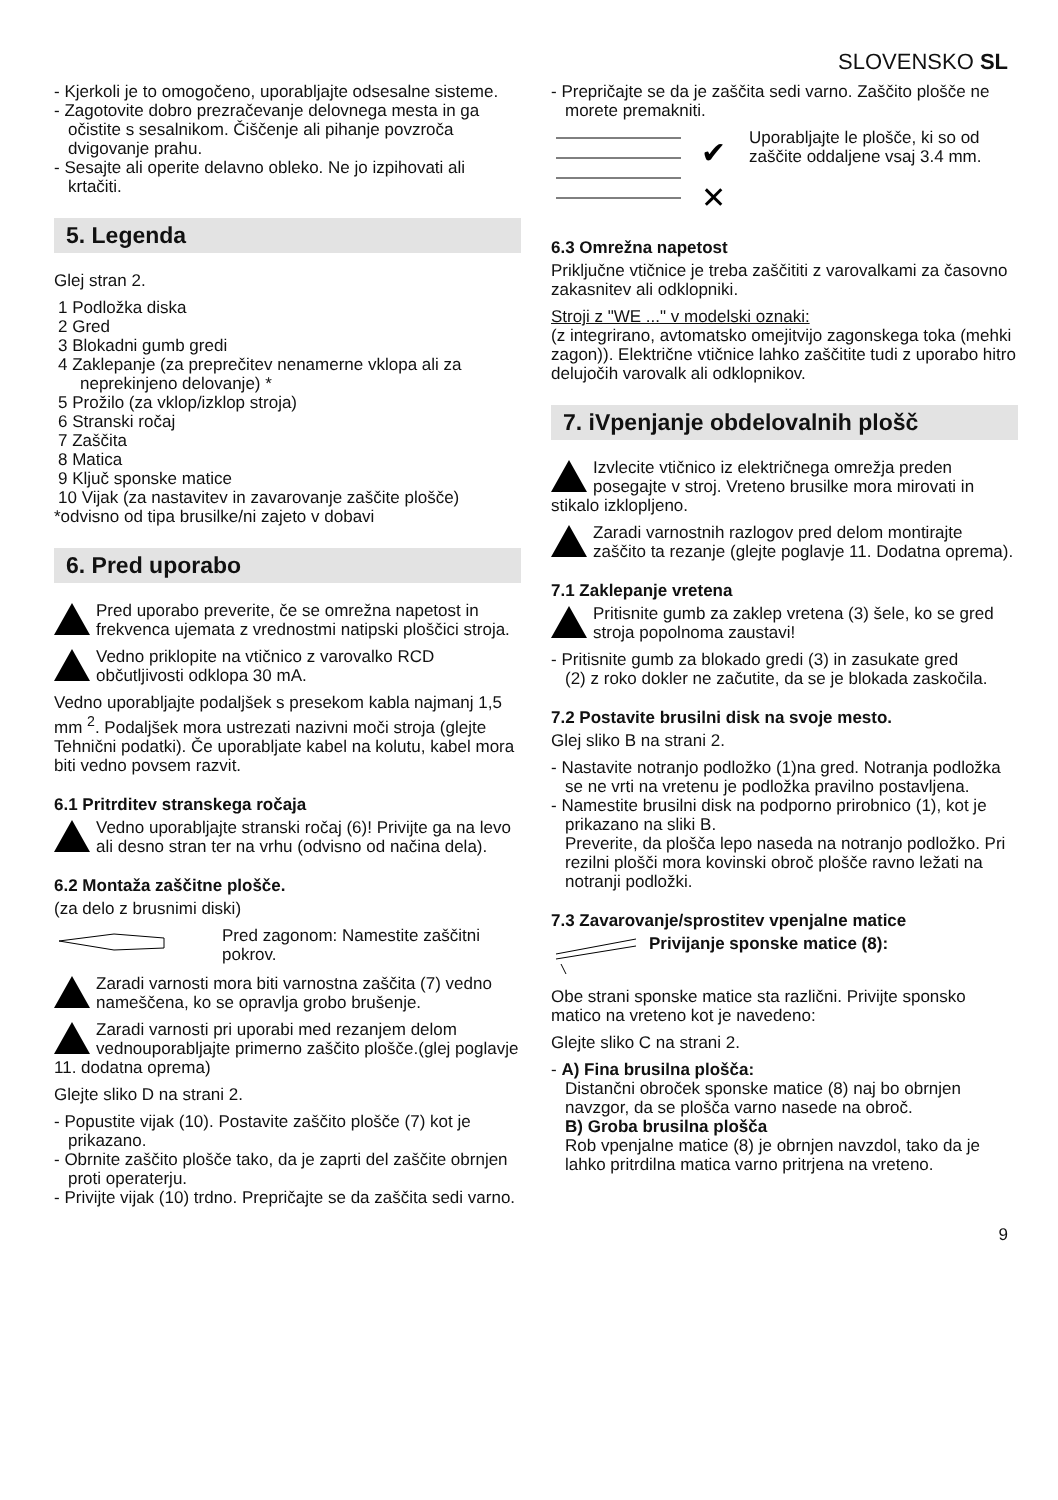SLOVENSKO SL
- Kjerkoli je to omogočeno, uporabljajte odsesalne sisteme.
- Zagotovite dobro prezračevanje delovnega mesta in ga očistite s sesalnikom. Čiščenje ali pihanje povzroča dvigovanje prahu.
- Sesajte ali operite delavno obleko. Ne jo izpihovati ali krtačiti.
5. Legenda
Glej stran 2.
1 Podložka diska
2 Gred
3 Blokadni gumb gredi
4 Zaklepanje (za preprečitev nenamerne vklopa ali za neprekinjeno delovanje) *
5 Prožilo (za vklop/izklop stroja)
6 Stranski ročaj
7 Zaščita
8 Matica
9 Ključ sponske matice
10 Vijak (za nastavitev in zavarovanje zaščite plošče)
*odvisno od tipa brusilke/ni zajeto v dobavi
6. Pred uporabo
Pred uporabo preverite, če se omrežna napetost in frekvenca ujemata z vrednostmi natipski ploščici stroja.
Vedno priklopite na vtičnico z varovalko RCD občutljivosti odklopa 30 mA.
Vedno uporabljajte podaljšek s presekom kabla najmanj 1,5 mm <sup>2</sup>. Podaljšek mora ustrezati nazivni moči stroja (glejte Tehnični podatki). Če uporabljate kabel na kolutu, kabel mora biti vedno povsem razvit.
6.1 Pritrditev stranskega ročaja
Vedno uporabljajte stranski ročaj (6)! Privijte ga na levo ali desno stran ter na vrhu (odvisno od načina dela).
6.2 Montaža zaščitne plošče.
(za delo z brusnimi diski)
Pred zagonom: Namestite zaščitni pokrov.
Zaradi varnosti mora biti varnostna zaščita (7) vedno nameščena, ko se opravlja grobo brušenje.
Zaradi varnosti pri uporabi med rezanjem delom vednouporabljajte primerno zaščito plošče.(glej poglavje 11. dodatna oprema)
Glejte sliko D na strani 2.
- Popustite vijak (10). Postavite zaščito plošče (7) kot je prikazano.
- Obrnite zaščito plošče tako, da je zaprti del zaščite obrnjen proti operaterju.
- Privijte vijak (10) trdno. Prepričajte se da zaščita sedi varno.
- Prepričajte se da je zaščita sedi varno. Zaščito plošče ne morete premakniti.
✔
✕
Uporabljajte le plošče, ki so od zaščite oddaljene vsaj 3.4 mm.
6.3 Omrežna napetost
Priključne vtičnice je treba zaščititi z varovalkami za časovno zakasnitev ali odklopniki.
Stroji z "WE ..." v modelski oznaki:
(z integrirano, avtomatsko omejitvijo zagonskega toka (mehki zagon)). Električne vtičnice lahko zaščitite tudi z uporabo hitro delujočih varovalk ali odklopnikov.
7. iVpenjanje obdelovalnih plošč
Izvlecite vtičnico iz električnega omrežja preden posegajte v stroj. Vreteno brusilke mora mirovati in stikalo izklopljeno.
Zaradi varnostnih razlogov pred delom montirajte zaščito ta rezanje (glejte poglavje 11. Dodatna oprema).
7.1 Zaklepanje vretena
Pritisnite gumb za zaklep vretena (3) šele, ko se gred stroja popolnoma zaustavi!
- Pritisnite gumb za blokado gredi (3) in zasukate gred
(2) z roko dokler ne začutite, da se je blokada zaskočila.
7.2 Postavite brusilni disk na svoje mesto.
Glej sliko B na strani 2.
- Nastavite notranjo podložko (1)na gred. Notranja podložka se ne vrti na vretenu je podložka pravilno postavljena.
- Namestite brusilni disk na podporno prirobnico (1), kot je prikazano na sliki B.
Preverite, da plošča lepo naseda na notranjo podložko. Pri rezilni plošči mora kovinski obroč plošče ravno ležati na notranji podložki.
7.3 Zavarovanje/sprostitev vpenjalne matice
Privijanje sponske matice (8):
Obe strani sponske matice sta različni. Privijte sponsko matico na vreteno kot je navedeno:
Glejte sliko C na strani 2.
- A) Fina brusilna plošča:
Distančni obroček sponske matice (8) naj bo obrnjen navzgor, da se plošča varno nasede na obroč.
B) Groba brusilna plošča
Rob vpenjalne matice (8) je obrnjen navzdol, tako da je lahko pritrdilna matica varno pritrjena na vreteno.
9